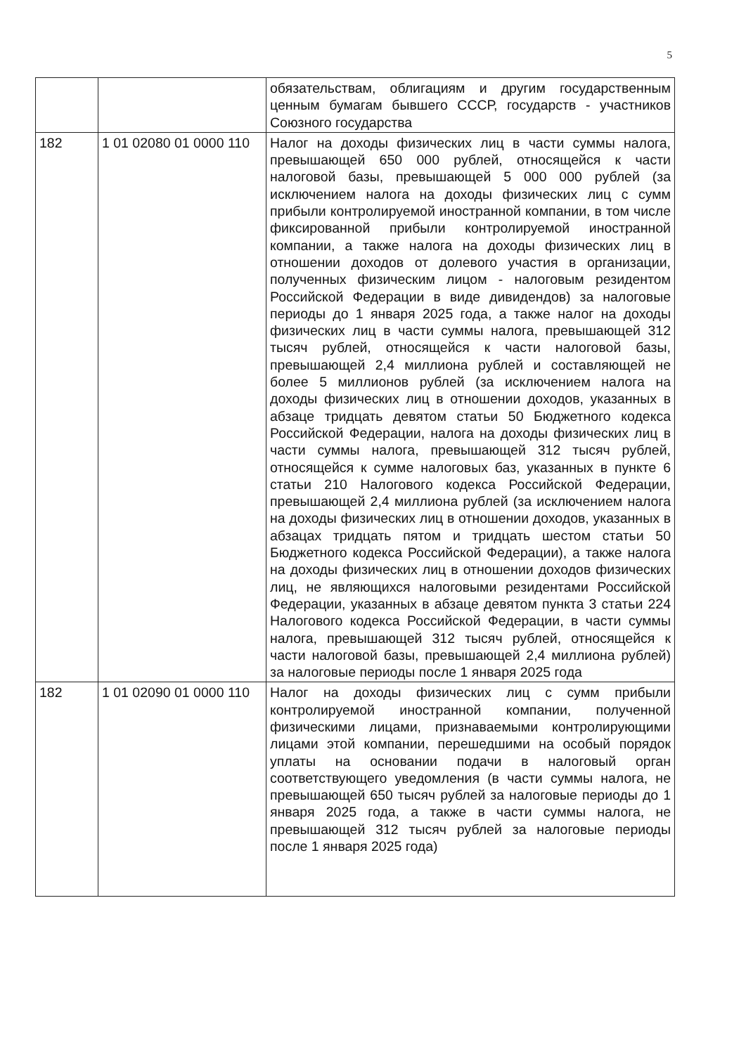5
| | | обязательствам, облигациям и другим государственным ценным бумагам бывшего СССР, государств - участников Союзного государства |
| 182 | 1 01 02080 01 0000 110 | Налог на доходы физических лиц в части суммы налога, превышающей 650 000 рублей, относящейся к части налоговой базы, превышающей 5 000 000 рублей (за исключением налога на доходы физических лиц с сумм прибыли контролируемой иностранной компании, в том числе фиксированной прибыли контролируемой иностранной компании, а также налога на доходы физических лиц в отношении доходов от долевого участия в организации, полученных физическим лицом - налоговым резидентом Российской Федерации в виде дивидендов) за налоговые периоды до 1 января 2025 года, а также налог на доходы физических лиц в части суммы налога, превышающей 312 тысяч рублей, относящейся к части налоговой базы, превышающей 2,4 миллиона рублей и составляющей не более 5 миллионов рублей (за исключением налога на доходы физических лиц в отношении доходов, указанных в абзаце тридцать девятом статьи 50 Бюджетного кодекса Российской Федерации, налога на доходы физических лиц в части суммы налога, превышающей 312 тысяч рублей, относящейся к сумме налоговых баз, указанных в пункте 6 статьи 210 Налогового кодекса Российской Федерации, превышающей 2,4 миллиона рублей (за исключением налога на доходы физических лиц в отношении доходов, указанных в абзацах тридцать пятом и тридцать шестом статьи 50 Бюджетного кодекса Российской Федерации), а также налога на доходы физических лиц в отношении доходов физических лиц, не являющихся налоговыми резидентами Российской Федерации, указанных в абзаце девятом пункта 3 статьи 224 Налогового кодекса Российской Федерации, в части суммы налога, превышающей 312 тысяч рублей, относящейся к части налоговой базы, превышающей 2,4 миллиона рублей) за налоговые периоды после 1 января 2025 года |
| 182 | 1 01 02090 01 0000 110 | Налог на доходы физических лиц с сумм прибыли контролируемой иностранной компании, полученной физическими лицами, признаваемыми контролирующими лицами этой компании, перешедшими на особый порядок уплаты на основании подачи в налоговый орган соответствующего уведомления (в части суммы налога, не превышающей 650 тысяч рублей за налоговые периоды до 1 января 2025 года, а также в части суммы налога, не превышающей 312 тысяч рублей за налоговые периоды после 1 января 2025 года) |